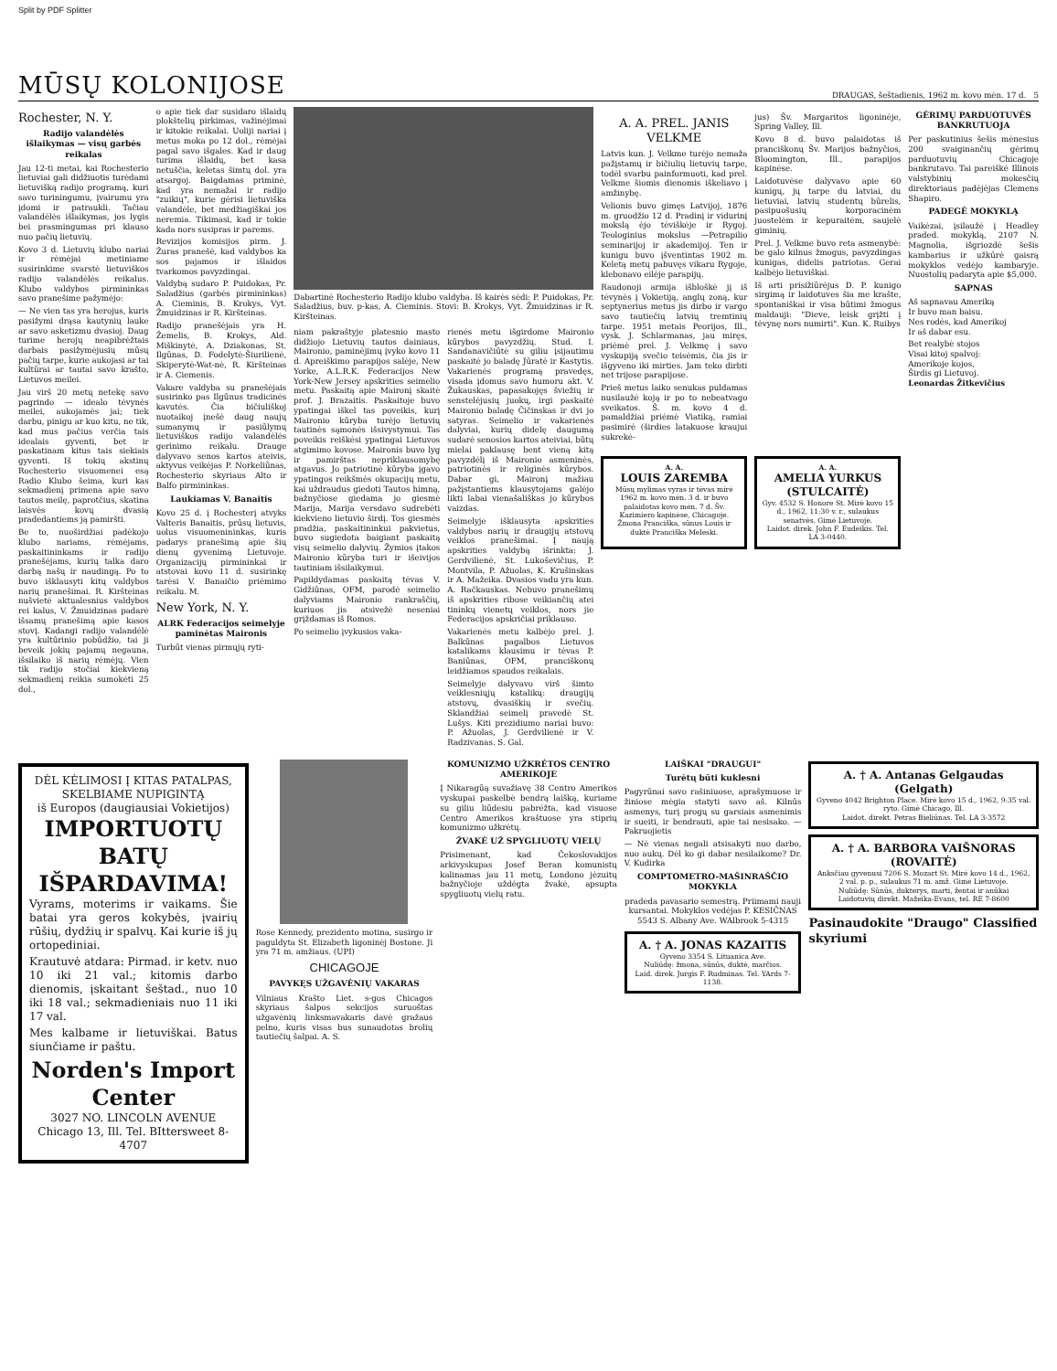Split by PDF Splitter
MŪSŲ KOLONIJOSE
DRAUGAS, šeštadienis, 1962 m. kovo mėn. 17 d. 5
Rochester, N. Y.
Radijo valandėlės išlaikymas — visų garbės reikalas
Jau 12-ti metai, kai Rochesterio lietuviai gali didžiuotis turėdami lietuvišką radijo programą, kuri savo turiningumu, įvairumu yra įdomi ir patraukli. Tačiau valandėlės išlaikymas, jos lygis bei prasmingumas pri klauso nuo pačių lietuvių.
Kovo 3 d. Lietuvių klubo nariai ir rėmėjai metiniame susirinkime svarstė lietuviškos radijo valandėlės reikalus. Klubo valdybos pirmininkas savo pranešime pažymėjo:
— Ne vien tas yra herojus, kuris pasižymi drąsa kautynių lauke ar savo asketizmu dvasioj. Daug turime herojų neapibrėžtais darbais pasižymėjusių mūsų pačių tarpe, kurie aukojasi ar tai kultūrai ar tautai savo krašto, Lietuvos meilei.
Jau virš 20 metų netekę savo pagrindo — idealo tėvynės meilei, aukojamės jai; tiek darbu, pinigu ar kuo kitu, ne tik, kad mus pačius verčia tais idealais gyventi, bet ir paskatinam kitus tais siekiais gyventi. Iš tokių akstinų Rochesterio visuomenei esą Radio Klubo šeima, kuri kas sekmadienį primena apie savo tautos meilę, paprotčius, skatina laisvės kovų dvasią pradedantiems ją pamiršti.
Be to, nuoširdžiai padėkojo klubo nariams, rėmėjams, paskaitininkams ir radijo pranešėjams, kurių talka daro darbą našų ir naudingą. Po to buvo išklausyti kitų valdybos narių pranešimai. R. Kiršteinas nušvietė aktualesnius valdybos rei kalus, V. Žmuidzinas padarė išsamų pranešimą apie kasos stovį. Kadangi radijo valandėlė yra kultūrinio pobūdžio, tai ji beveik jokių pajamų negauna, išsilaiko iš narių rėmėjų. Vien tik radijo stočiai kiekvieną sekmadienį reikia sumokėti 25 dol.,
o apie tiek dar susidaro išlaidų plokštelių pirkimas, važinėjimai ir kitokie reikalai. Uoliji nariai į metus moka po 12 dol., rėmėjai pagal savo išgales. Kad ir daug turima išlaidų, bet kasa netuščia, keletas šimtų dol. yra atsargoj. Baigdamas priminė, kad yra nemažai ir radijo "zuikių", kurie gėrisi lietuviška valandėle, bet medžiagiškai jos neremia. Tikimasi, kad ir tokie kada nors susipras ir parems.
Revizijos komisijos pirm. J. Žuras pranešė, kad valdybos ka sos pajamos ir išlaidos tvarkomos pavyzdingai.
Valdybą sudaro P. Puidokas, Pr. Saladžius (garbės pirmininkas) A. Cieminis, B. Krokys, Vyt. Žmuidzinas ir R. Kiršteinas.
Radijo pranešėjais yra H. Žemelis, B. Krokys, Ald. Miškinytė, A. Dziakonas, St. Ilgūnas, D. Fodelytė-Šiurilienė, Skiperytė-Wat-nė, R. Kiršteinas ir A. Ciemenis.
Vakare valdyba su pranešėjais susirinko pas Ilgūnus tradicinės kavutės. Čia bičiuliškoj nuotaikoj įnešė daug naujų sumanymų ir pasiūlymų lietuviškos radijo valandėlės gerinimo reikalu. Drauge dalyvavo senos kartos ateivis, aktyvus veikėjas P. Norkeliūnas, Rochesterio skyriaus Alto ir Balfo pirmininkas.
Laukiamas V. Banaitis
Kovo 25 d. į Rochesterį atvyks Valteris Banaitis, prūsų lietuvis, uolus visuomenininkas, kuris padarys pranešimą apie šių dienų gyvenimą Lietuvoje. Organizacijų pirmininkai ir atstovai kovo 11 d. susirinkę tarėsi V. Banaičio priėmimo reikalu. M.
New York, N. Y.
ALRK Federacijos seimelyje paminėtas Maironis
Turbūt vienas pirmųjų ryti-
Dabartinė Rochesterio Radijo klubo valdyba. Iš kairės sėdi: P. Puidokas, Pr. Saladžius, buv. p-kas, A. Cieminis. Stovi: B. Krokys, Vyt. Žmuidzinas ir R. Kiršteinas.
niam pakraštyje platesnio masto didžiojo Lietuvių tautos dainiaus, Maironio, paminėjimų įvyko kovo 11 d. Apreiškimo parapijos salėje, New Yorke, A.L.R.K. Federacijos New York-New Jersey apskrities seimelio metu. Paskaitą apie Maironį skaitė prof. J. Brazaitis. Paskaitoje buvo ypatingai iškel tas poveikis, kurį Maironio kūryba turėjo lietuvių tautinės sąmonės išsivystymui. Tas poveikis reiškėsi ypatingai Lietuvos atgimimo kovose. Maironis buvo lyg ir pamirštas nepriklausomybę atgavus. Jo patriotinė kūryba įgavo ypatingos reikšmės okupacijų metu, kai uždraudus giedoti Tautos himną, bažnyčiose giedama jo giesmė Marija, Marija versdavo sudrebėti kiekvieno lietuvio širdį. Tos giesmės pradžia, paskaitininkui pakvietus, buvo sugiedota baigiant paskaitą visų seimelio dalyvių. Žymios įtakos Maironio kūryba turi ir išeivijos tautiniam išsilaikymui.
Papildydamas paskaitą tėvas V. Gidžiūnas, OFM, parodė seimelio dalyviams Maironio rankraščių, kuriuos jis atsivežė neseniai grįždamas iš Romos.
Po seimelio įvykusios vaka-
rienės metu išgirdome Maironio kūrybos pavyzdžių. Stud. I. Sandanavičiūtė su giliu įsijautimu paskaitė jo baladę Jūratė ir Kastytis. Vakarienės programą pravedęs, visada įdomus savo humoru akt. V. Žukauskas, papasakojęs šviežių ir sensteléjusių juokų, irgi paskaitė Maironio baladę Čičinskas ir dvi jo satyras. Seimelio ir vakarienės dalyviai, kurių didelę daugumą sudarė senosios kartos ateiviai, būtų mielai paklausę bent vieną kitą pavyzdėlį iš Maironio asmeninės, patriotinės ir religinės kūrybos. Dabar gi, Maironį mažiau pažįstantiems klausytojams galėjo likti labai vienašališkas jo kūrybos vaizdas.
Seimelyje išklausyta apskrities valdybos narių ir draugijų atstovų veiklos pranešimai. Į naują apskrities valdybą išrinkta: J. Gerdvilienė, St. Lukoševičius, P. Montvila, P. Ažuolas, K. Krušinskas ir A. Mažeika. Dvasios vadu yra kun. A. Račkauskas. Nebuvo pranešimų iš apskrities ribose veikiančių atei tininkų vienetų veiklos, nors jie Federacijos apskričiai priklauso.
Vakarienės metu kalbėjo prel. J. Balkūnas pagalbos Lietuvos katalikams klausimu ir tėvas P. Baniūnas, OFM, pranciškonų leidžiamos spaudos reikalais.
Seimelyje dalyvavo virš šimto veiklesniųjų katalikų: draugijų atstovų, dvasiškių ir svečių. Sklandžiai seimelį pravedė St. Lušys. Kiti prezidiumo nariai buvo: P. Ažuolas, J. Gerdvilienė ir V. Radzivanas. S. Gal.
A. A. PREL. JANIS VELKME
Latvis kun. J. Velkme turėjo nemaža pažįstamų ir bičiulių lietuvių tarpe, todėl svarbu painformuoti, kad prel. Velkme šiomis dienomis iškeliavo į amžinybę.
Velionis buvo gimęs Latvijoj, 1876 m. gruodžio 12 d. Pradinį ir vidurinį mokslą ėjo tėviškėje ir Rygoj. Teologinius mokslus —Petrapilio seminarijoj ir akademijoj. Ten ir kunigu buvo įšventintas 1902 m. Keletą metų pabuvęs vikaru Rygoje, klebonavo eilėje parapijų.
Raudonoji armija išbloškė jį iš tėvynės į Vokietiją, anglų zoną, kur septynerius metus jis dirbo ir vargo savo tautiečių latvių tremtinių tarpe. 1951 metais Peorijos, Ill., vysk. J. Schlarmanas, jau miręs, priėmė prel. J. Velkmę į savo vyskupiją svečio teisėmis, čia jis ir išgyveno iki mirties. Jam teko dirbti net trijose parapijose.
Prieš metus laiko senukas puldamas nusilaužė koją ir po to nebeatvago sveikatos. Š. m. kovo 4 d. pamaldžiai priėmė Viatiką, ramiai pasimirė (širdies latakuose kraujui sukrekė-
jus) Šv. Margaritos ligoninėje, Spring Valley, Ill.
Kovo 8 d. buvo palaidotas iš pranciškonų Šv. Marijos bažnyčios, Bloomington, Ill., parapijos kapinėse.
Laidotuvėse dalyvavo apie 60 kunigų, jų tarpe du latviai, du lietuviai, latvių studentų būrelis, pasipuošusių korporacinėm juostelėm ir kepuraitėm, saujelė giminių.
Prel. J. Velkme buvo reta asmenybė: be galo kilnus žmogus, pavyzdingas kunigas, didelis patriotas. Gerai kalbėjo lietuviškai.
Iš arti prisižiūrėjus D. P. kunigo sirgimą ir laidotuves šia me krašte, spontaniškai ir visa būtimi žmogus maldauji: "Dieve, leisk grįžti į tėvynę nors numirti". Kun. K. Ruibys
A. A.
LOUIS ZAREMBA
Mūsų mylimas vyras ir tėvas mirė 1962 m. kovo mėn. 3 d. ir buvo palaidotas kovo mėn. 7 d. Šv. Kazimiero kapinėse, Chicagoje.
Žmona Pranciška, sūnus Louis ir duktė Pranciška Meleski.
A. A.
AMELIA YURKUS (STULCAITĖ)
Gyv. 4532 S. Honore St. Mirė kovo 15 d., 1962, 11:30 v. r., sulaukus senatvės. Gimė Lietuvoje.
Laidot. direk. John F. Eudeikis. Tel. LA 3-0440.
GĖRIMŲ PARDUOTUVĖS BANKRUTUOJA
Per paskutinius šešis mėnesius 200 svaiginančių gėrimų parduotuvių Chicagoje bankrutavo. Tai pareiškė Illinois valstybinių mokesčių direktoriaus padėjėjas Clemens Shapiro.
PADEGĖ MOKYKLĄ
Vaikėzai, įsilaužė į Headley praded. mokyklą, 2107 N. Magnolia, išgriozdė šešis kambarius ir užkūrė gaisrą mokyklos vedėjo kambaryje. Nuostolių padaryta apie $5,000.
SAPNAS
Aš sapnavau Ameriką
Ir buvo man baisu.
Nes rodės, kad Amerikoj
Ir aš dabar esu.
Bet realybė stojos
Visai kitoj spalvoj:
Amerikoje kojos,
Širdis gi Lietuvoj.
Leonardas Žitkevičius
DĖL KĖLIMOSI Į KITAS PATALPAS, SKELBIAME NUPIGINTĄ
iš Europos (daugiausiai Vokietijos)
IMPORTUOTŲ BATŲ IŠPARDAVIMA!
Vyrams, moterims ir vaikams. Šie batai yra geros kokybės, įvairių rūšių, dydžių ir spalvų. Kai kurie iš jų ortopediniai.
Krautuvė atdara: Pirmad. ir ketv. nuo 10 iki 21 val.; kitomis darbo dienomis, įskaitant šeštad., nuo 10 iki 18 val.; sekmadieniais nuo 11 iki 17 val.
Mes kalbame ir lietuviškai. Batus siunčiame ir paštu.
Norden's Import Center
3027 NO. LINCOLN AVENUE
Chicago 13, Ill. Tel. BIttersweet 8-4707
Rose Kennedy, prezidento motina, susirgo ir paguldyta St. Elizabeth ligoninėj Bostone. Ji yra 71 m. amžiaus. (UPI)
CHICAGOJE
PAVYKĘS UŽGAVĖNIŲ VAKARAS
Vilniaus Krašto Liet. s-gos Chicagos skyriaus šalpos sekcijos suruoštas užgavėnių linksmavakaris davė gražaus pelno, kuris visas bus sunaudotas brolių tautiečių šalpai. A. S.
KOMUNIZMO UŽKRĖTOS CENTRO AMERIKOJE
Į Nikaragūą suvažiavę 38 Centro Amerikos vyskupai paskelbė bendrą laišką, kuriame su giliu liūdesiu pabrėžta, kad visuose Centro Amerikos kraštuose yra stiprių komunizmo užkrėtų.
ŽVAKĖ UŽ SPYGLIUOTŲ VIELŲ
Prisimenant, kad Čekoslovakijos arkivyskupas Josef Beran komunistų kalinamas jau 11 metų, Londono jėzuitų bažnyčioje uždėgta žvakė, apsupta spygliuotų vielų ratu.
LAIŠKAI "DRAUGUI"
Turėtų būti kuklesni
Pagyrūnai savo rašiniuose, aprašymuose ir žiniose mėgia statyti savo aš. Kilnūs asmenys, turį progų su garsiais asmenimis ir sueiti, ir bendrauti, apie tai nesisako. — Pakruojietis
— Nė vienas negali atsisakyti nuo darbo, nuo aukų. Dėl ko gi dabar nesilaikome? Dr. V. Kudirka
COMPTOMETRO-MAŠINRAŠČIO MOKYKLA
pradeda pavasario semestrą. Priimami nauji kursantai. Mokyklos vedėjas P. KESIČNAS 5543 S. Albany Ave. WAlbrook 5-4315
A. † A. JONAS KAZAITIS
Gyveno 3354 S. Lituanica Ave.
Nuliūdę: žmona, sūnūs, duktė, marčios.
Laid. direk. Jurgis F. Rudminas. Tel. YArds 7-1138.
A. † A. Antanas Gelgaudas (Gelgath)
Gyveno 4042 Brighton Place. Mirė kovo 15 d., 1962, 9:35 val. ryto. Gimė Chicago, Ill.
Laidot. direkt. Petras Bieliūnas. Tel. LA 3-3572
A. † A. BARBORA VAIŠNORAS (ROVAITĖ)
Anksčiau gyvenusi 7206 S. Mozart St. Mirė kovo 14 d., 1962, 2 val. p. p., sulaukus 71 m. amž. Gimė Lietuvoje.
Nuliūdę: Sūnūs, dukterys, marti, žentai ir anūkai
Laidotuvių direkt. Mažeika-Evans, tel. RE 7-8600
Pasinaudokite "Draugo" Classified skyriumi